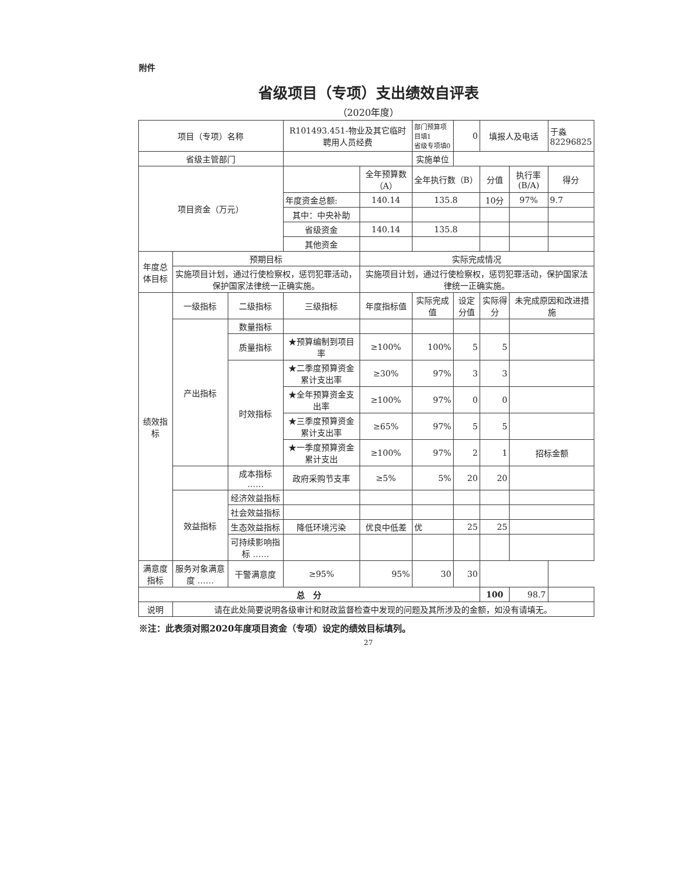附件
省级项目（专项）支出绩效自评表
（2020年度）
| 项目（专项）名称 | | | R101493.451-物业及其它临时聘用人员经费 | | 部门预算项目填1 省级专项填0 | 0 | 填报人及电话 | | 于淼 82296825 |
| 省级主管部门 | | | | | 实施单位 | | | | |
| 项目资金（万元） | | | | 全年预算数（A） | 全年执行数（B） | | 分值 | 执行率(B/A) | 得分 |
| | | | 年度资金总额: | 140.14 | 135.8 | | 10分 | 97% | 9.7 |
| | | | 其中：中央补助 | | | | | | |
| | | | 省级资金 | 140.14 | 135.8 | | | | |
| | | | 其他资金 | | | | | | |
| 年度总体目标 | 预期目标 | | | 实际完成情况 | | | | | |
| | 实施项目计划，通过行使检察权，惩罚犯罪活动，保护国家法律统一正确实施。 | | | 实施项目计划，通过行使检察权，惩罚犯罪活动，保护国家法律统一正确实施。 | | | | | |
| 绩效指标 | 一级指标 | 二级指标 | 三级指标 | 年度指标值 | 实际完成值 | 设定分值 | 实际得分 | 未完成原因和改进措施 | |
| | 产出指标 | 数量指标 | | | | | | | |
| | | 质量指标 | ★预算编制到项目率 | ≥100% | 100% | 5 | 5 | | |
| | | 时效指标 | ★二季度预算资金累计支出率 | ≥30% | 97% | 3 | 3 | | |
| | | | ★全年预算资金支出率 | ≥100% | 97% | 0 | 0 | | |
| | | | ★三季度预算资金累计支出率 | ≥65% | 97% | 5 | 5 | | |
| | | | ★一季度预算资金累计支出 | ≥100% | 97% | 2 | 1 | 招标金额 | |
| | | 成本指标 …… | 政府采购节支率 | ≥5% | 5% | 20 | 20 | | |
| | 效益指标 | 经济效益指标 | | | | | | | |
| | | 社会效益指标 | | | | | | | |
| | | 生态效益指标 | 降低环境污染 | 优良中低差 | 优 | 25 | 25 | | |
| | | 可持续影响指标 …… | | | | | | | |
| 满意度指标 | 服务对象满意度 …… | 干警满意度 | ≥95% | 95% | 30 | 30 | | | |
| 总 分 | | | | | | | 100 | 98.7 | |
| 说明 | 请在此处简要说明各级审计和财政监督检查中发现的问题及其所涉及的金额，如没有请填无。 | | | | | | | | |
※注：此表须对照2020年度项目资金（专项）设定的绩效目标填列。
27